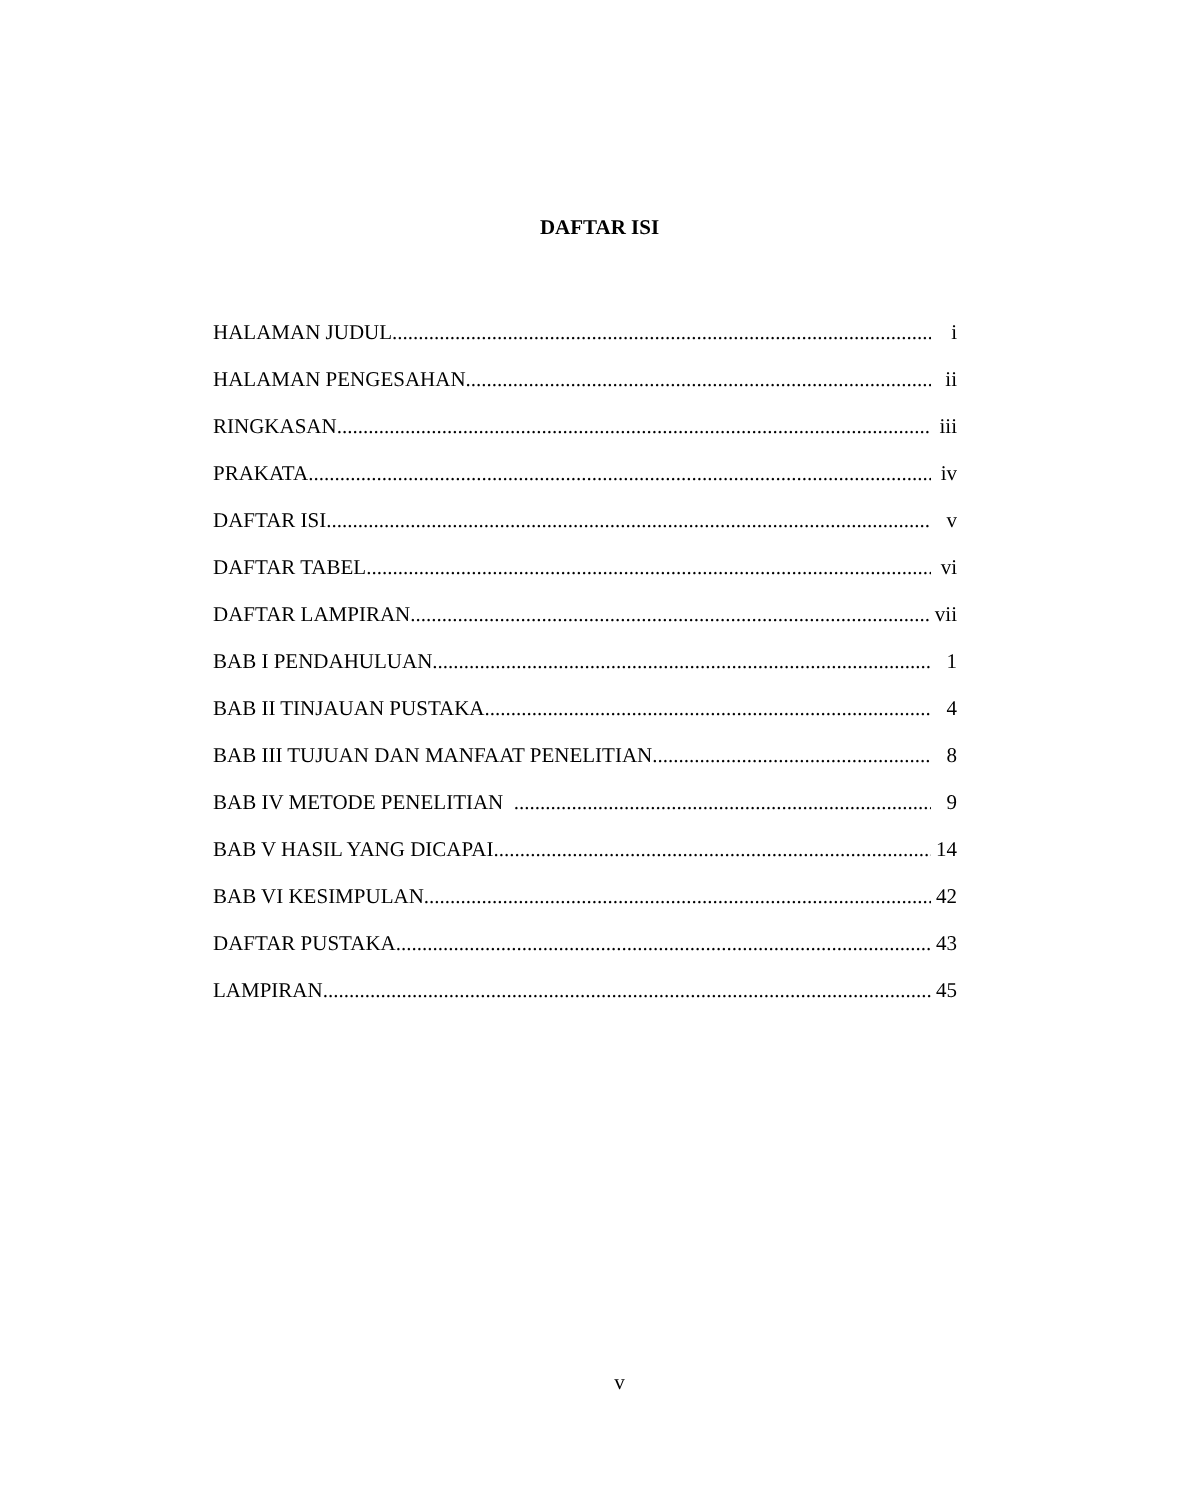DAFTAR ISI
HALAMAN JUDUL i
HALAMAN PENGESAHAN ii
RINGKASAN iii
PRAKATA iv
DAFTAR ISI v
DAFTAR TABEL vi
DAFTAR LAMPIRAN vii
BAB I PENDAHULUAN 1
BAB II TINJAUAN PUSTAKA 4
BAB III TUJUAN DAN MANFAAT PENELITIAN 8
BAB IV METODE PENELITIAN 9
BAB V HASIL YANG DICAPAI 14
BAB VI KESIMPULAN 42
DAFTAR PUSTAKA 43
LAMPIRAN 45
v